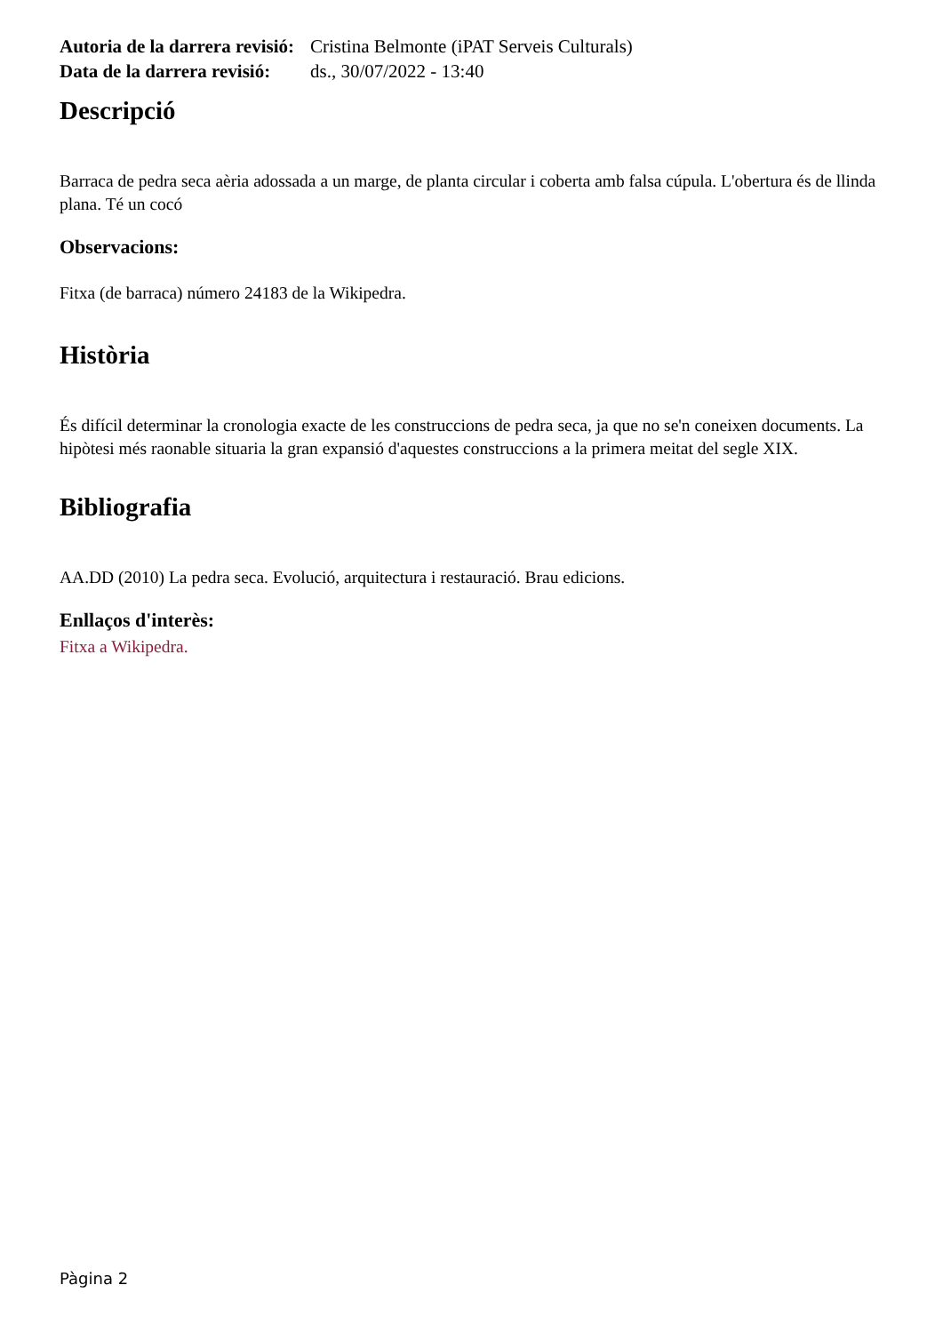Autoria de la darrera revisió:
Cristina Belmonte (iPAT Serveis Culturals)
Data de la darrera revisió:
ds., 30/07/2022 - 13:40
Descripció
Barraca de pedra seca aèria adossada a un marge, de planta circular i coberta amb falsa cúpula. L'obertura és de llinda plana. Té un cocó
Observacions:
Fitxa (de barraca) número 24183 de la Wikipedra.
Història
És difícil determinar la cronologia exacte de les construccions de pedra seca, ja que no se'n coneixen documents. La hipòtesi més raonable situaria la gran expansió d'aquestes construccions a la primera meitat del segle XIX.
Bibliografia
AA.DD (2010) La pedra seca. Evolució, arquitectura i restauració. Brau edicions.
Enllaços d'interès:
Fitxa a Wikipedra.
Pàgina 2